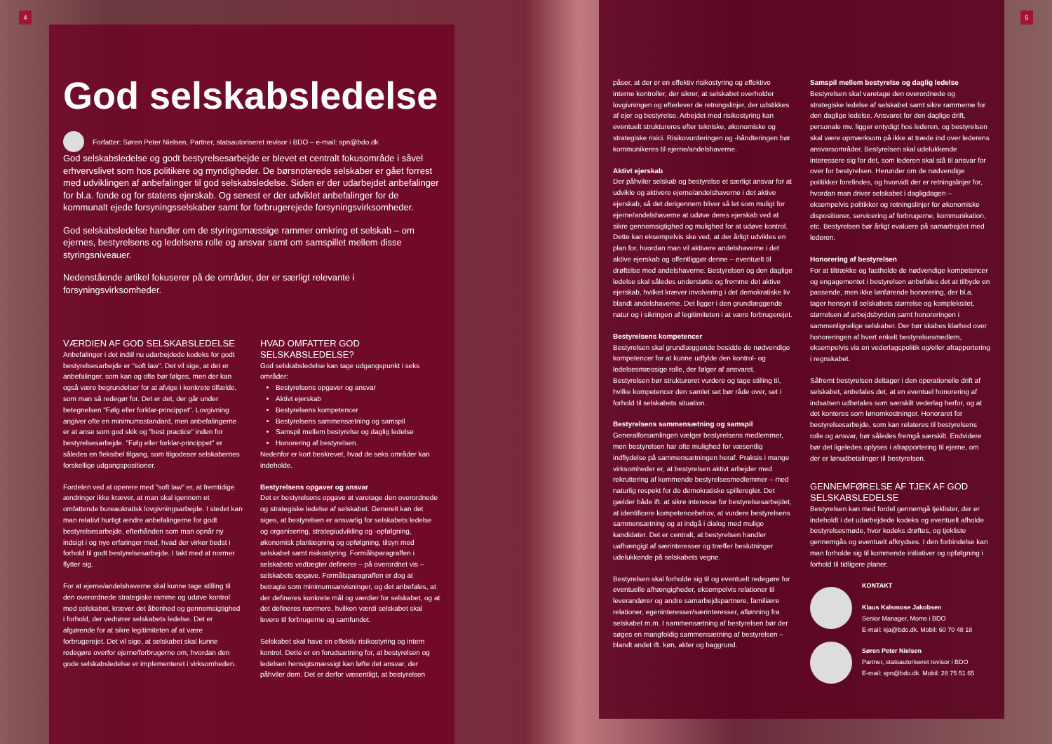4 5
God selskabsledelse
Forfatter: Søren Peter Nielsen, Partner, statsautoriseret revisor i BDO – e-mail: spn@bdo.dk
God selskabsledelse og godt bestyrelsesarbejde er blevet et centralt fokusområde i såvel erhvervslivet som hos politikere og myndigheder. De børsnoterede selskaber er gået forrest med udviklingen af anbefalinger til god selskabsledelse. Siden er der udarbejdet anbefalinger for bl.a. fonde og for statens ejerskab. Og senest er der udviklet anbefalinger for de kommunalt ejede forsyningsselskaber samt for forbrugerejede forsyningsvirksomheder.
God selskabsledelse handler om de styringsmæssige rammer omkring et selskab – om ejernes, bestyrelsens og ledelsens rolle og ansvar samt om samspillet mellem disse styringsniveauer.
Nedenstående artikel fokuserer på de områder, der er særligt relevante i forsyningsvirksomheder.
VÆRDIEN AF GOD SELSKABSLEDELSE
Anbefalinger i det indtil nu udarbejdede kodeks for godt bestyrelsesarbejde er "soft law". Det vil sige, at det er anbefalinger, som kan og ofte bør følges, men der kan også være begrundelser for at afvige i konkrete tilfælde, som man så redegør for. Det er det, der går under betegnelsen "Følg eller forklar-princippet". Lovgivning angiver ofte en minimumsstandard, men anbefalingerne er at anse som god skik og "best practice" inden for bestyrelsesarbejde. "Følg eller forklar-princippet" er således en fleksibel tilgang, som tilgodeser selskabernes forskellige udgangspositioner.
Fordelen ved at operere med "soft law" er, at fremtidige ændringer ikke kræver, at man skal igennem et omfattende bureaukratisk lovgivningsarbejde. I stedet kan man relativt hurtigt ændre anbefalingerne for godt bestyrelsesarbejde, efterhånden som man opnår ny indsigt i og nye erfaringer med, hvad der virker bedst i forhold til godt bestyrelsesarbejde. I takt med at normer flytter sig.
For at ejerne/andelshaverne skal kunne tage stilling til den overordnede strategiske ramme og udøve kontrol med selskabet, kræver det åbenhed og gennemsigtighed i forhold, der vedrører selskabets ledelse. Det er afgørende for at sikre legitimiteten af at være forbrugerejet. Det vil sige, at selskabet skal kunne redegøre overfor ejerne/forbrugerne om, hvordan den gode selskabsledelse er implementeret i virksomheden.
HVAD OMFATTER GOD SELSKABSLEDELSE?
God selskabsledelse kan tage udgangspunkt i seks områder:
Bestyrelsens opgaver og ansvar
Aktivt ejerskab
Bestyrelsens kompetencer
Bestyrelsens sammensætning og samspil
Samspil mellem bestyrelse og daglig ledelse
Honorering af bestyrelsen.
Nedenfor er kort beskrevet, hvad de seks områder kan indeholde.
Bestyrelsens opgaver og ansvar
Det er bestyrelsens opgave at varetage den overordnede og strategiske ledelse af selskabet. Generelt kan det siges, at bestyrelsen er ansvarlig for selskabets ledelse og organisering, strategiudvikling og -opfølgning, økonomisk planlægning og opfølgning, tilsyn med selskabet samt risikostyring. Formålsparagraffen i selskabets vedtægter definerer – på overordnet vis – selskabets opgave. Formålsparagraffen er dog at betragte som minimumsanvisninger, og det anbefales, at der defineres konkrete mål og værdier for selskabet, og at det defineres nærmere, hvilken værdi selskabet skal levere til forbrugerne og samfundet.
Selskabet skal have en effektiv risikostyring og intern kontrol. Dette er en forudsætning for, at bestyrelsen og ledelsen hensigtsmæssigt kan løfte det ansvar, der påhviler dem. Det er derfor væsentligt, at bestyrelsen
påser, at der er en effektiv risikostyring og effektive interne kontroller, der sikrer, at selskabet overholder lovgivningen og efterlever de retningslinjer, der udstikkes af ejer og bestyrelse. Arbejdet med risikostyring kan eventuelt struktureres efter tekniske, økonomiske og strategiske risici. Risikovurderingen og -håndteringen bør kommunikeres til ejerne/andelshaverne.
Aktivt ejerskab
Der påhviler selskab og bestyrelse et særligt ansvar for at udvikle og aktivere ejerne/andelshaverne i det aktive ejerskab, så det derigennem bliver så let som muligt for ejerne/andelshaverne at udøve deres ejerskab ved at sikre gennemsigtighed og mulighed for at udøve kontrol. Dette kan eksempelvis ske ved, at der årligt udvikles en plan for, hvordan man vil aktivere andelshaverne i det aktive ejerskab og offentliggør denne – eventuelt til drøftelse med andelshaverne. Bestyrelsen og den daglige ledelse skal således understøtte og fremme det aktive ejerskab, hvilket kræver involvering i det demokratiske liv blandt andelshaverne. Det ligger i den grundlæggende natur og i sikringen af legitimiteten i at være forbrugerejet.
Bestyrelsens kompetencer
Bestyrelsen skal grundlæggende besidde de nødvendige kompetencer for at kunne udfylde den kontrol- og ledelsesmæssige rolle, der følger af ansvaret. Bestyrelsen bør struktureret vurdere og tage stilling til, hvilke kompetencer den samlet set bør råde over, set i forhold til selskabets situation.
Bestyrelsens sammensætning og samspil
Generalforsamlingen vælger bestyrelsens medlemmer, men bestyrelsen har ofte mulighed for væsentlig indflydelse på sammensætningen heraf. Praksis i mange virksomheder er, at bestyrelsen aktivt arbejder med rekruttering af kommende bestyrelsesmedlemmer – med naturlig respekt for de demokratiske spilleregler. Det gælder både ift. at sikre interesse for bestyrelsesarbejdet, at identificere kompetencebehov, at vurdere bestyrelsens sammensætning og at indgå i dialog med mulige kandidater. Det er centralt, at bestyrelsen handler uafhængigt af særinteresser og træffer beslutninger udelukkende på selskabets vegne.
Bestyrelsen skal forholde sig til og eventuelt redegøre for eventuelle afhængigheder, eksempelvis relationer til leverandører og andre samarbejdspartnere, familiære relationer, egeninteresser/særinteresser, aflønning fra selskabet m.m. I sammensætning af bestyrelsen bør der søges en mangfoldig sammensætning af bestyrelsen – blandt andet ift. køn, alder og baggrund.
Samspil mellem bestyrelse og daglig ledelse
Bestyrelsen skal varetage den overordnede og strategiske ledelse af selskabet samt sikre rammerne for den daglige ledelse. Ansvaret for den daglige drift, personale mv. ligger entydigt hos lederen, og bestyrelsen skal være opmærksom på ikke at træde ind over lederens ansvarsområder. Bestyrelsen skal udelukkende interessere sig for det, som lederen skal stå til ansvar for over for bestyrelsen. Herunder om de nødvendige politikker forefindes, og hvorvidt der er retningslinjer for, hvordan man driver selskabet i dagligdagen – eksempelvis politikker og retningslinjer for økonomiske dispositioner, servicering af forbrugerne, kommunikation, etc. Bestyrelsen bør årligt evaluere på samarbejdet med lederen.
Honorering af bestyrelsen
For at tiltrække og fastholde de nødvendige kompetencer og engagementet i bestyrelsen anbefales det at tilbyde en passende, men ikke lønførende honorering, der bl.a. tager hensyn til selskabets størrelse og kompleksitet, størrelsen af arbejdsbyrden samt honoreringen i sammenlignelige selskaber. Der bør skabes klarhed over honoreringen af hvert enkelt bestyrelsesmedlem, eksempelvis via en vederlagspolitik og/eller afrapportering i regnskabet.
Såfremt bestyrelsen deltager i den operationelle drift af selskabet, anbefales det, at en eventuel honorering af indsatsen udbetales som særskilt vederlag herfor, og at det konteres som lønomkostninger. Honoraret for bestyrelsesarbejde, som kan relateres til bestyrelsens rolle og ansvar, bør således fremgå særskilt. Endvidere bør det ligeledes oplyses i afrapportering til ejerne, om der er lønudbetalinger til bestyrelsen.
GENNEMFØRELSE AF TJEK AF GOD SELSKABSLEDELSE
Bestyrelsen kan med fordel gennemgå tjeklister, der er indeholdt i det udarbejdede kodeks og eventuelt afholde bestyrelsesmøde, hvor kodeks drøftes, og tjekliste gennemgås og eventuelt afkrydses. I den forbindelse kan man forholde sig til kommende initiativer og opfølgning i forhold til tidligere planer.
KONTAKT
Klaus Kalsmose Jakobsen
Senior Manager, Moms i BDO
E-mail: kja@bdo.dk. Mobil: 60 70 48 18
Søren Peter Nielsen
Partner, statsautoriseret revisor i BDO
E-mail: spn@bdo.dk. Mobil: 28 75 51 65